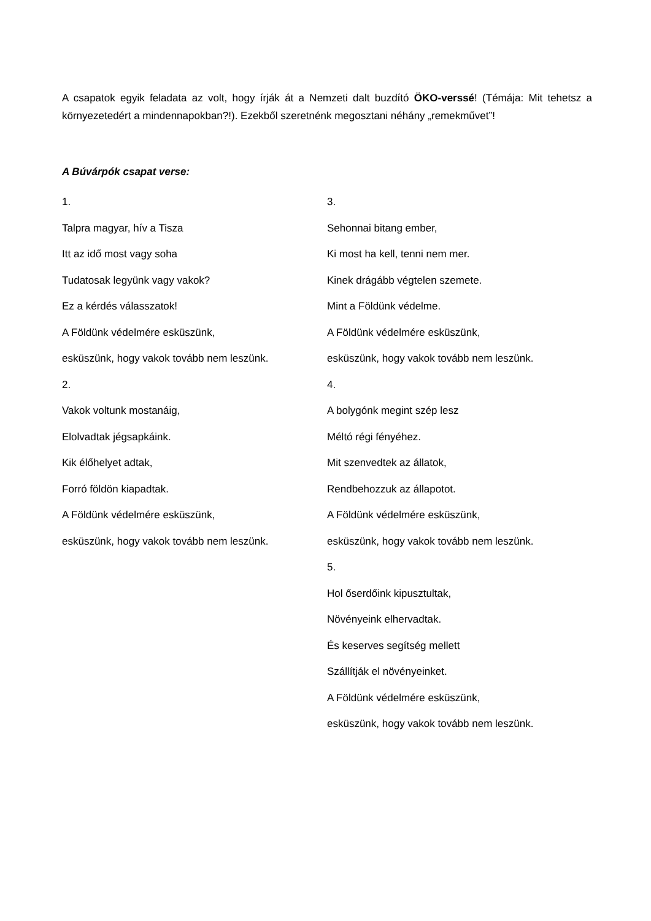A csapatok egyik feladata az volt, hogy írják át a Nemzeti dalt buzdító ÖKO-verssé! (Témája: Mit tehetsz a környezetedért a mindennapokban?!). Ezekből szeretnénk megosztani néhány „remekművet”!
A Búvárpók csapat verse:
1.
Talpra magyar, hív a Tisza
Itt az idő most vagy soha
Tudatosak legyünk vagy vakok?
Ez a kérdés válasszatok!
A Földünk védelmére esküszünk,
esküszünk, hogy vakok tovább nem leszünk.
2.
Vakok voltunk mostanáig,
Elolvadtak jégsapkáink.
Kik élőhelyet adtak,
Forró földön kiapadtak.
A Földünk védelmére esküszünk,
esküszünk, hogy vakok tovább nem leszünk.
3.
Sehonnai bitang ember,
Ki most ha kell, tenni nem mer.
Kinek drágább végtelen szemete.
Mint a Földünk védelme.
A Földünk védelmére esküszünk,
esküszünk, hogy vakok tovább nem leszünk.
4.
A bolygónk megint szép lesz
Méltó régi fényéhez.
Mit szenvedtek az állatok,
Rendbehozzuk az állapotot.
A Földünk védelmére esküszünk,
esküszünk, hogy vakok tovább nem leszünk.
5.
Hol őserdőink kipusztultak,
Növényeink elhervadtak.
És keserves segítség mellett
Szállítják el növényeinket.
A Földünk védelmére esküszünk,
esküszünk, hogy vakok tovább nem leszünk.